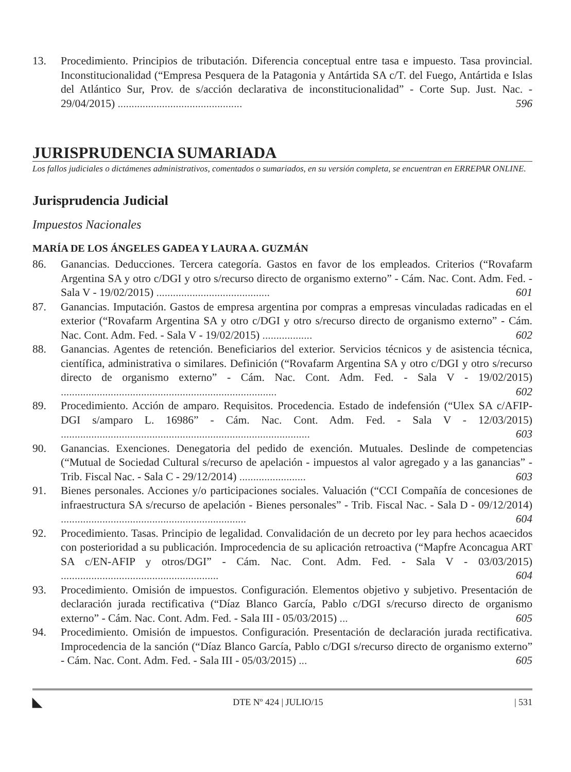13. Procedimiento. Principios de tributación. Diferencia conceptual entre tasa e impuesto. Tasa provincial. Inconstitucionalidad (“Empresa Pesquera de la Patagonia y Antártida SA c/T. del Fuego, Antártida e Islas del Atlántico Sur, Prov. de s/acción declarativa de inconstitucionalidad” - Corte Sup. Just. Nac. - 29/04/2015) ............................................. 596
JURISPRUDENCIA SUMARIADA
Los fallos judiciales o dictámenes administrativos, comentados o sumariados, en su versión completa, se encuentran en ERREPAR ONLINE.
Jurisprudencia Judicial
Impuestos Nacionales
MARÍA DE LOS ÁNGELES GADEA Y LAURA A. GUZMÁN
86. Ganancias. Deducciones. Tercera categoría. Gastos en favor de los empleados. Criterios (“Rovafarm Argentina SA y otro c/DGI y otro s/recurso directo de organismo externo” - Cám. Nac. Cont. Adm. Fed. - Sala V - 19/02/2015) ......................................... 601
87. Ganancias. Imputación. Gastos de empresa argentina por compras a empresas vinculadas radicadas en el exterior (“Rovafarm Argentina SA y otro c/DGI y otro s/recurso directo de organismo externo” - Cám. Nac. Cont. Adm. Fed. - Sala V - 19/02/2015) .................. 602
88. Ganancias. Agentes de retención. Beneficiarios del exterior. Servicios técnicos y de asistencia técnica, científica, administrativa o similares. Definición (“Rovafarm Argentina SA y otro c/DGI y otro s/recurso directo de organismo externo” - Cám. Nac. Cont. Adm. Fed. - Sala V - 19/02/2015) .............................................................................. 602
89. Procedimiento. Acción de amparo. Requisitos. Procedencia. Estado de indefensión (“Ulex SA c/AFIP-DGI s/amparo L. 16986” - Cám. Nac. Cont. Adm. Fed. - Sala V - 12/03/2015) .......................................................................................... 603
90. Ganancias. Exenciones. Denegatoria del pedido de exención. Mutuales. Deslinde de competencias (“Mutual de Sociedad Cultural s/recurso de apelación - impuestos al valor agregado y a las ganancias” - Trib. Fiscal Nac. - Sala C - 29/12/2014) ........................ 603
91. Bienes personales. Acciones y/o participaciones sociales. Valuación (“CCI Compañía de concesiones de infraestructura SA s/recurso de apelación - Bienes personales” - Trib. Fiscal Nac. - Sala D - 09/12/2014) ................................................................... 604
92. Procedimiento. Tasas. Principio de legalidad. Convalidación de un decreto por ley para hechos acaecidos con posterioridad a su publicación. Improcedencia de su aplicación retroactiva (“Mapfre Aconcagua ART SA c/EN-AFIP y otros/DGI” - Cám. Nac. Cont. Adm. Fed. - Sala V - 03/03/2015) ......................................................... 604
93. Procedimiento. Omisión de impuestos. Configuración. Elementos objetivo y subjetivo. Presentación de declaración jurada rectificativa (“Díaz Blanco García, Pablo c/DGI s/recurso directo de organismo externo” - Cám. Nac. Cont. Adm. Fed. - Sala III - 05/03/2015) ... 605
94. Procedimiento. Omisión de impuestos. Configuración. Presentación de declaración jurada rectificativa. Improcedencia de la sanción (“Díaz Blanco García, Pablo c/DGI s/recurso directo de organismo externo” - Cám. Nac. Cont. Adm. Fed. - Sala III - 05/03/2015) ... 605
◣ DTE Nº 424 | JULIO/15 | 531